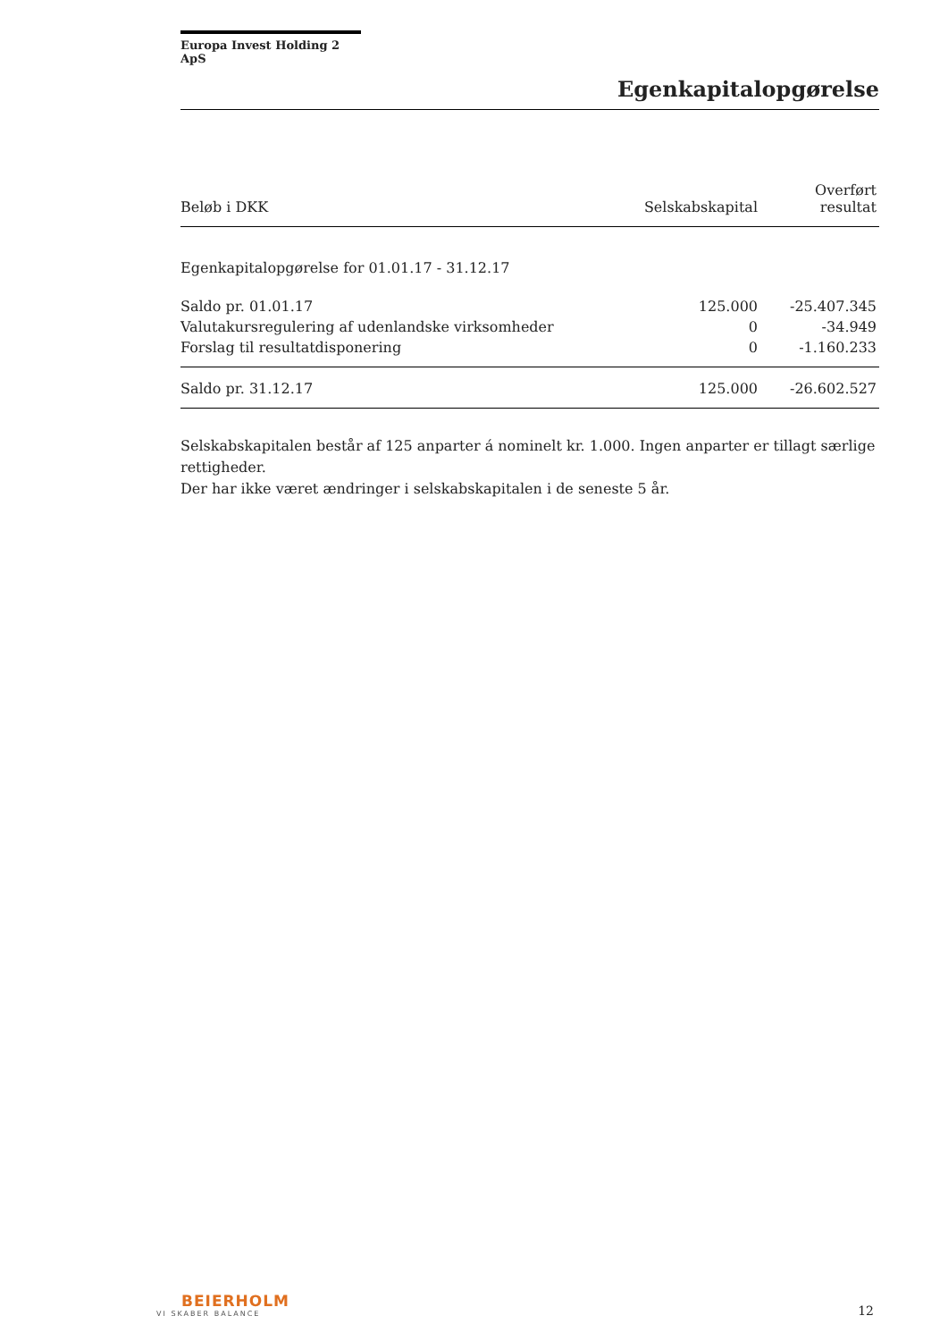Europa Invest Holding 2 ApS
Egenkapitalopgørelse
| Beløb i DKK | Selskabskapital | Overført resultat |
| --- | --- | --- |
| Egenkapitalopgørelse for 01.01.17 - 31.12.17 | | |
| Saldo pr. 01.01.17 | 125.000 | -25.407.345 |
| Valutakursregulering af udenlandske virksomheder | 0 | -34.949 |
| Forslag til resultatdisponering | 0 | -1.160.233 |
| Saldo pr. 31.12.17 | 125.000 | -26.602.527 |
Selskabskapitalen består af 125 anparter á nominelt kr. 1.000. Ingen anparter er tillagt særlige rettigheder.
Der har ikke været ændringer i selskabskapitalen i de seneste 5 år.
BEIERHOLM
VI SKABER BALANCE
12